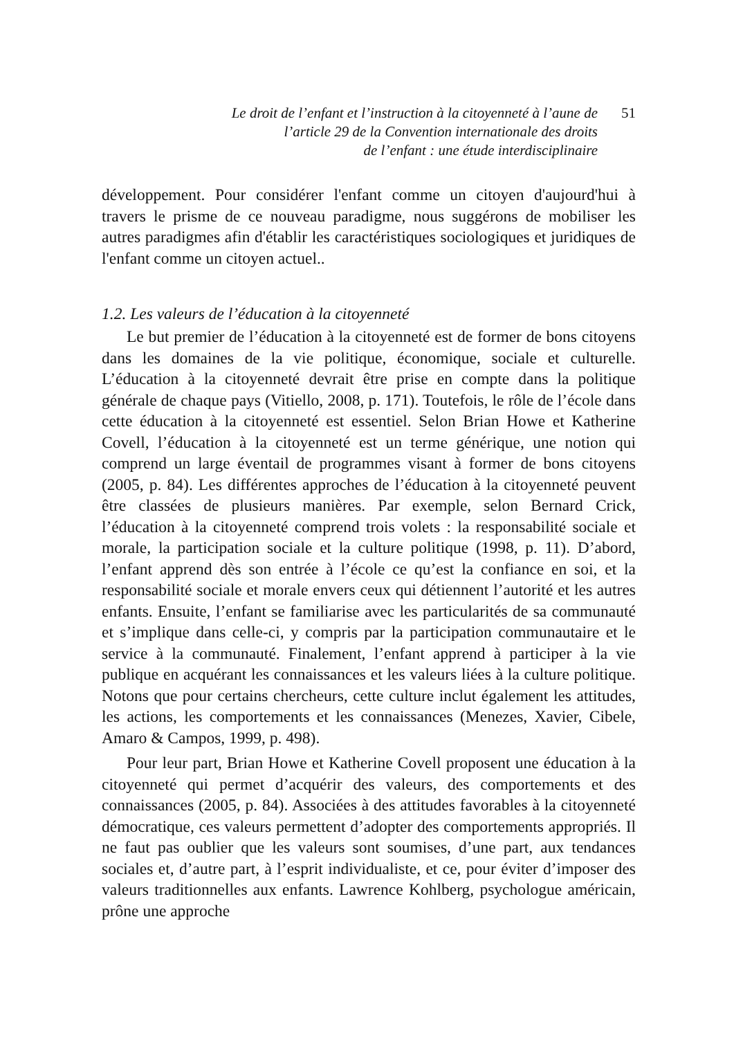Le droit de l’enfant et l’instruction à la citoyenneté à l’aune de
l’article 29 de la Convention internationale des droits
de l’enfant : une étude interdisciplinaire
51
développement. Pour considérer l'enfant comme un citoyen d'aujourd'hui à travers le prisme de ce nouveau paradigme, nous suggérons de mobiliser les autres paradigmes afin d'établir les caractéristiques sociologiques et juridiques de l'enfant comme un citoyen actuel..
1.2. Les valeurs de l’éducation à la citoyenneté
Le but premier de l’éducation à la citoyenneté est de former de bons citoyens dans les domaines de la vie politique, économique, sociale et culturelle. L’éducation à la citoyenneté devrait être prise en compte dans la politique générale de chaque pays (Vitiello, 2008, p. 171). Toutefois, le rôle de l’école dans cette éducation à la citoyenneté est essentiel. Selon Brian Howe et Katherine Covell, l’éducation à la citoyenneté est un terme générique, une notion qui comprend un large éventail de programmes visant à former de bons citoyens (2005, p. 84). Les différentes approches de l’éducation à la citoyenneté peuvent être classées de plusieurs manières. Par exemple, selon Bernard Crick, l’éducation à la citoyenneté comprend trois volets : la responsabilité sociale et morale, la participation sociale et la culture politique (1998, p. 11). D’abord, l’enfant apprend dès son entrée à l’école ce qu’est la confiance en soi, et la responsabilité sociale et morale envers ceux qui détiennent l’autorité et les autres enfants. Ensuite, l’enfant se familiarise avec les particularités de sa communauté et s’implique dans celle-ci, y compris par la participation communautaire et le service à la communauté. Finalement, l’enfant apprend à participer à la vie publique en acquérant les connaissances et les valeurs liées à la culture politique. Notons que pour certains chercheurs, cette culture inclut également les attitudes, les actions, les comportements et les connaissances (Menezes, Xavier, Cibele, Amaro & Campos, 1999, p. 498).
Pour leur part, Brian Howe et Katherine Covell proposent une éducation à la citoyenneté qui permet d’acquérir des valeurs, des comportements et des connaissances (2005, p. 84). Associées à des attitudes favorables à la citoyenneté démocratique, ces valeurs permettent d’adopter des comportements appropriés. Il ne faut pas oublier que les valeurs sont soumises, d’une part, aux tendances sociales et, d’autre part, à l’esprit individualiste, et ce, pour éviter d’imposer des valeurs traditionnelles aux enfants. Lawrence Kohlberg, psychologue américain, prône une approche